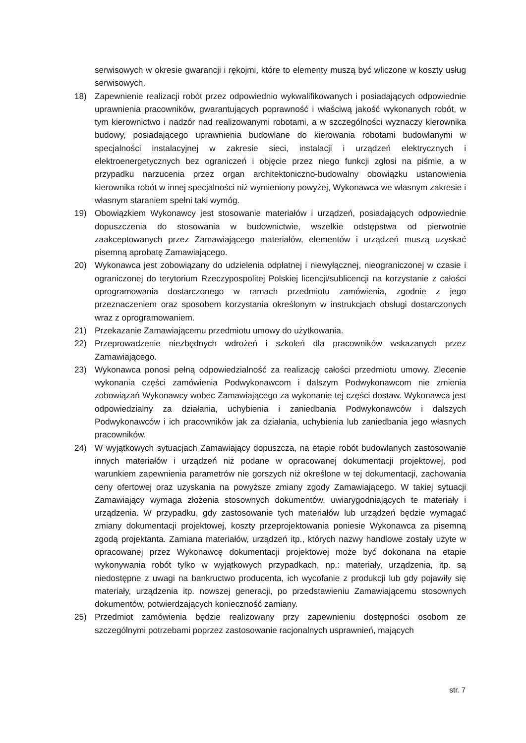serwisowych w okresie gwarancji i rękojmi, które to elementy muszą być wliczone w koszty usług serwisowych.
18) Zapewnienie realizacji robót przez odpowiednio wykwalifikowanych i posiadających odpowiednie uprawnienia pracowników, gwarantujących poprawność i właściwą jakość wykonanych robót, w tym kierownictwo i nadzór nad realizowanymi robotami, a w szczególności wyznaczy kierownika budowy, posiadającego uprawnienia budowlane do kierowania robotami budowlanymi w specjalności instalacyjnej w zakresie sieci, instalacji i urządzeń elektrycznych i elektroenergetycznych bez ograniczeń i objęcie przez niego funkcji zgłosi na piśmie, a w przypadku narzucenia przez organ architektoniczno-budowalny obowiązku ustanowienia kierownika robót w innej specjalności niż wymieniony powyżej, Wykonawca we własnym zakresie i własnym staraniem spełni taki wymóg.
19) Obowiązkiem Wykonawcy jest stosowanie materiałów i urządzeń, posiadających odpowiednie dopuszczenia do stosowania w budownictwie, wszelkie odstępstwa od pierwotnie zaakceptowanych przez Zamawiającego materiałów, elementów i urządzeń muszą uzyskać pisemną aprobatę Zamawiającego.
20) Wykonawca jest zobowiązany do udzielenia odpłatnej i niewyłącznej, nieograniczonej w czasie i ograniczonej do terytorium Rzeczypospolitej Polskiej licencji/sublicencji na korzystanie z całości oprogramowania dostarczonego w ramach przedmiotu zamówienia, zgodnie z jego przeznaczeniem oraz sposobem korzystania określonym w instrukcjach obsługi dostarczonych wraz z oprogramowaniem.
21) Przekazanie Zamawiającemu przedmiotu umowy do użytkowania.
22) Przeprowadzenie niezbędnych wdrożeń i szkoleń dla pracowników wskazanych przez Zamawiającego.
23) Wykonawca ponosi pełną odpowiedzialność za realizację całości przedmiotu umowy. Zlecenie wykonania części zamówienia Podwykonawcom i dalszym Podwykonawcom nie zmienia zobowiązań Wykonawcy wobec Zamawiającego za wykonanie tej części dostaw. Wykonawca jest odpowiedzialny za działania, uchybienia i zaniedbania Podwykonawców i dalszych Podwykonawców i ich pracowników jak za działania, uchybienia lub zaniedbania jego własnych pracowników.
24) W wyjątkowych sytuacjach Zamawiający dopuszcza, na etapie robót budowlanych zastosowanie innych materiałów i urządzeń niż podane w opracowanej dokumentacji projektowej, pod warunkiem zapewnienia parametrów nie gorszych niż określone w tej dokumentacji, zachowania ceny ofertowej oraz uzyskania na powyższe zmiany zgody Zamawiającego. W takiej sytuacji Zamawiający wymaga złożenia stosownych dokumentów, uwiarygodniających te materiały i urządzenia. W przypadku, gdy zastosowanie tych materiałów lub urządzeń będzie wymagać zmiany dokumentacji projektowej, koszty przeprojektowania poniesie Wykonawca za pisemną zgodą projektanta. Zamiana materiałów, urządzeń itp., których nazwy handlowe zostały użyte w opracowanej przez Wykonawcę dokumentacji projektowej może być dokonana na etapie wykonywania robót tylko w wyjątkowych przypadkach, np.: materiały, urządzenia, itp. są niedostępne z uwagi na bankructwo producenta, ich wycofanie z produkcji lub gdy pojawiły się materiały, urządzenia itp. nowszej generacji, po przedstawieniu Zamawiającemu stosownych dokumentów, potwierdzających konieczność zamiany.
25) Przedmiot zamówienia będzie realizowany przy zapewnieniu dostępności osobom ze szczególnymi potrzebami poprzez zastosowanie racjonalnych usprawnień, mających
str. 7